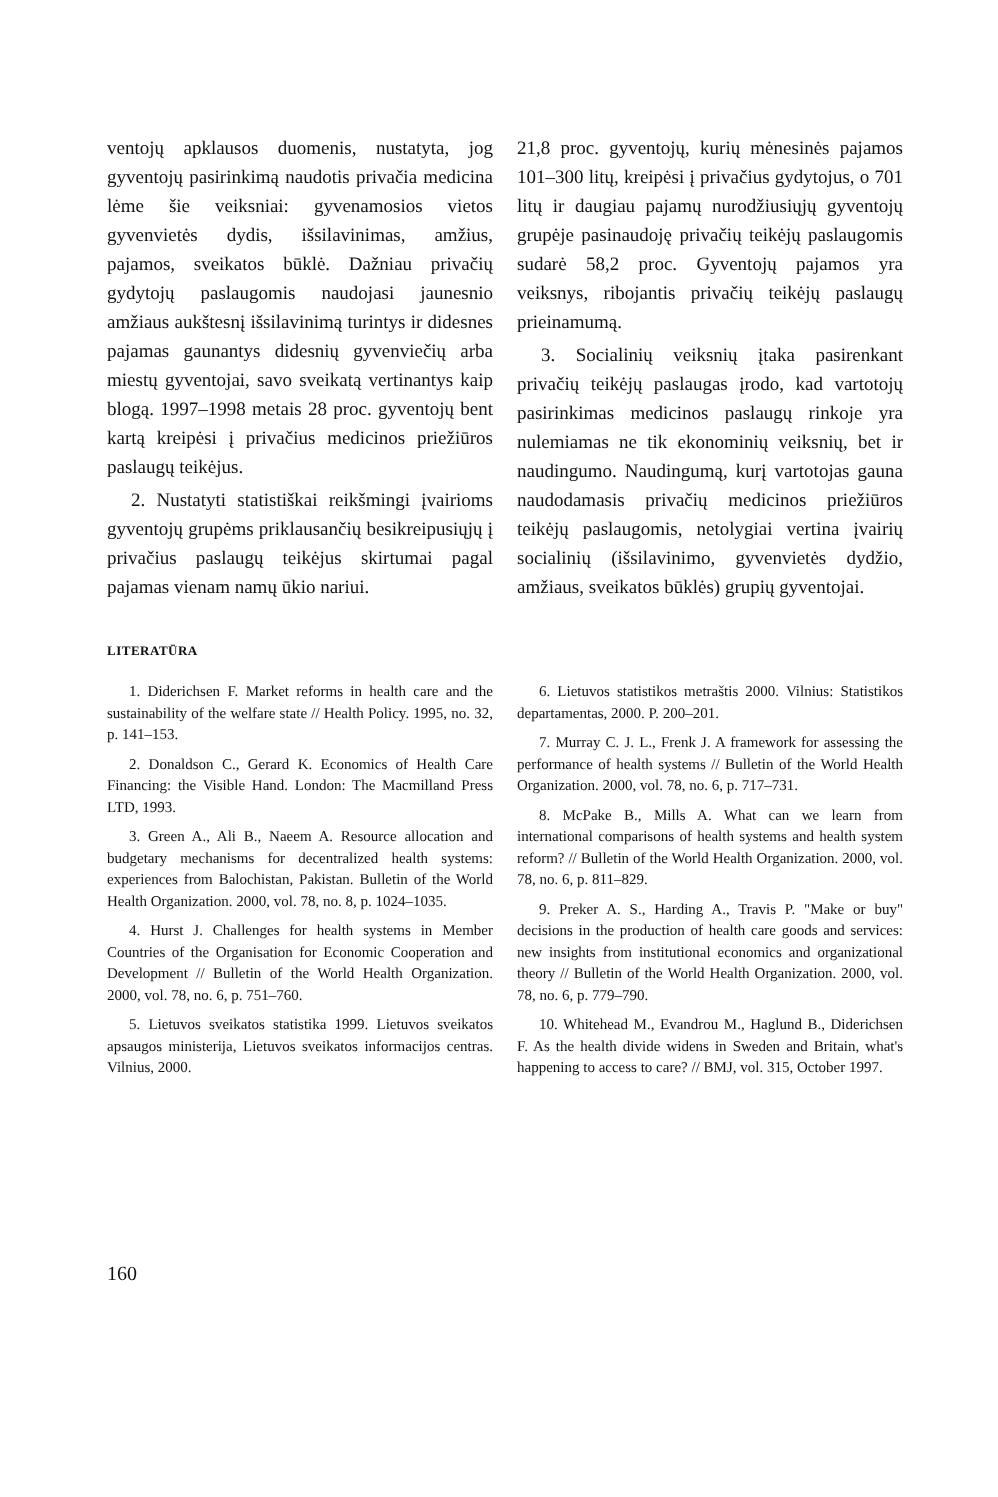ventojų apklausos duomenis, nustatyta, jog gyventojų pasirinkimą naudotis privačia medicina lėme šie veiksniai: gyvenamosios vietos gyvenvietės dydis, išsilavinimas, amžius, pajamos, sveikatos būklė. Dažniau privačių gydytojų paslaugomis naudojasi jaunesnio amžiaus aukštesnį išsilavinimą turintys ir didesnes pajamas gaunantys didesnių gyvenviečių arba miestų gyventojai, savo sveikatą vertinantys kaip blogą. 1997–1998 metais 28 proc. gyventojų bent kartą kreipėsi į privačius medicinos priežiūros paslaugų teikėjus.
2. Nustatyti statistiškai reikšmingi įvairioms gyventojų grupėms priklausančių besikreipusiųjų į privačius paslaugų teikėjus skirtumai pagal pajamas vienam namų ūkio nariui.
21,8 proc. gyventojų, kurių mėnesinės pajamos 101–300 litų, kreipėsi į privačius gydytojus, o 701 litų ir daugiau pajamų nurodžiusiųjų gyventojų grupėje pasinaudoję privačių teikėjų paslaugomis sudarė 58,2 proc. Gyventojų pajamos yra veiksnys, ribojantis privačių teikėjų paslaugų prieinamumą.
3. Socialinių veiksnių įtaka pasirenkant privačių teikėjų paslaugas įrodo, kad vartotojų pasirinkimas medicinos paslaugų rinkoje yra nulemiamas ne tik ekonominių veiksnių, bet ir naudingumo. Naudingumą, kurį vartotojas gauna naudodamasis privačių medicinos priežiūros teikėjų paslaugomis, netolygiai vertina įvairių socialinių (išsilavinimo, gyvenvietės dydžio, amžiaus, sveikatos būklės) grupių gyventojai.
LITERATŪRA
1. Diderichsen F. Market reforms in health care and the sustainability of the welfare state // Health Policy. 1995, no. 32, p. 141–153.
2. Donaldson C., Gerard K. Economics of Health Care Financing: the Visible Hand. London: The Macmilland Press LTD, 1993.
3. Green A., Ali B., Naeem A. Resource allocation and budgetary mechanisms for decentralized health systems: experiences from Balochistan, Pakistan. Bulletin of the World Health Organization. 2000, vol. 78, no. 8, p. 1024–1035.
4. Hurst J. Challenges for health systems in Member Countries of the Organisation for Economic Cooperation and Development // Bulletin of the World Health Organization. 2000, vol. 78, no. 6, p. 751–760.
5. Lietuvos sveikatos statistika 1999. Lietuvos sveikatos apsaugos ministerija, Lietuvos sveikatos informacijos centras. Vilnius, 2000.
6. Lietuvos statistikos metraštis 2000. Vilnius: Statistikos departamentas, 2000. P. 200–201.
7. Murray C. J. L., Frenk J. A framework for assessing the performance of health systems // Bulletin of the World Health Organization. 2000, vol. 78, no. 6, p. 717–731.
8. McPake B., Mills A. What can we learn from international comparisons of health systems and health system reform? // Bulletin of the World Health Organization. 2000, vol. 78, no. 6, p. 811–829.
9. Preker A. S., Harding A., Travis P. "Make or buy" decisions in the production of health care goods and services: new insights from institutional economics and organizational theory // Bulletin of the World Health Organization. 2000, vol. 78, no. 6, p. 779–790.
10. Whitehead M., Evandrou M., Haglund B., Diderichsen F. As the health divide widens in Sweden and Britain, what's happening to access to care? // BMJ, vol. 315, October 1997.
160